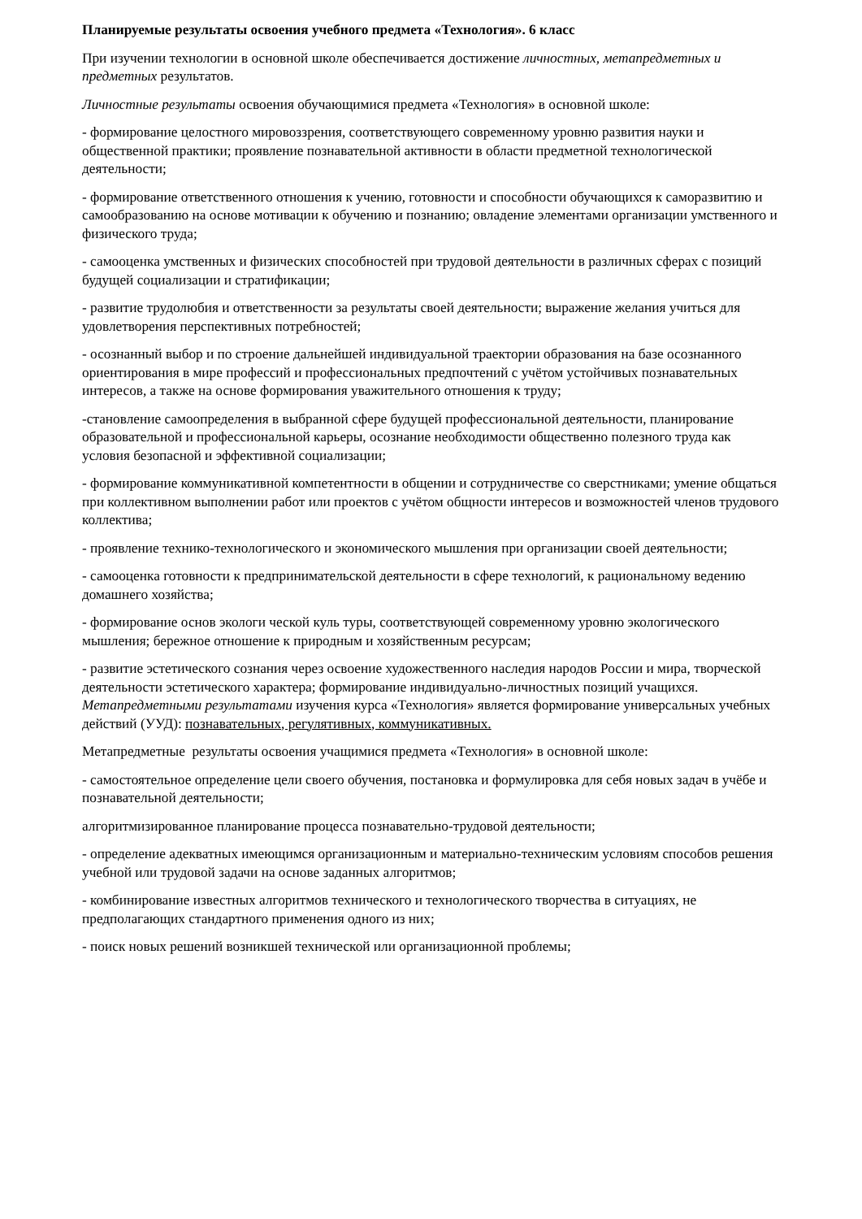Планируемые результаты освоения учебного предмета «Технология». 6 класс
При изучении технологии в основной школе обеспечивается достижение личностных, метапредметных и предметных результатов.
Личностные результаты освоения обучающимися предмета «Технология» в основной школе:
- формирование целостного мировоззрения, соответствующего современному уровню развития науки и общественной практики; проявление познавательной активности в области предметной технологической деятельности;
- формирование ответственного отношения к учению, готовности и способности обучающихся к саморазвитию и самообразованию на основе мотивации к обучению и познанию; овладение элементами организации умственного и физического труда;
- самооценка умственных и физических способностей при трудовой деятельности в различных сферах с позиций будущей социализации и стратификации;
- развитие трудолюбия и ответственности за результаты своей деятельности; выражение желания учиться для удовлетворения перспективных потребностей;
- осознанный выбор и по строение дальнейшей индивидуальной траектории образования на базе осознанного ориентирования в мире профессий и профессиональных предпочтений с учётом устойчивых познавательных интересов, а также на основе формирования уважительного отношения к труду;
-становление самоопределения в выбранной сфере будущей профессиональной деятельности, планирование образовательной и профессиональной карьеры, осознание необходимости общественно полезного труда как условия безопасной и эффективной социализации;
- формирование коммуникативной компетентности в общении и сотрудничестве со сверстниками; умение общаться при коллективном выполнении работ или проектов с учётом общности интересов и возможностей членов трудового коллектива;
- проявление технико-технологического и экономического мышления при организации своей деятельности;
- самооценка готовности к предпринимательской деятельности в сфере технологий, к рациональному ведению домашнего хозяйства;
- формирование основ экологи ческой куль туры, соответствующей современному уровню экологического мышления; бережное отношение к природным и хозяйственным ресурсам;
- развитие эстетического сознания через освоение художественного наследия народов России и мира, творческой деятельности эстетического характера; формирование индивидуально-личностных позиций учащихся. Метапредметными результатами изучения курса «Технология» является формирование универсальных учебных действий (УУД): познавательных, регулятивных, коммуникативных.
Метапредметные результаты освоения учащимися предмета «Технология» в основной школе:
- самостоятельное определение цели своего обучения, постановка и формулировка для себя новых задач в учёбе и познавательной деятельности;
алгоритмизированное планирование процесса познавательно-трудовой деятельности;
- определение адекватных имеющимся организационным и материально-техническим условиям способов решения учебной или трудовой задачи на основе заданных алгоритмов;
- комбинирование известных алгоритмов технического и технологического творчества в ситуациях, не предполагающих стандартного применения одного из них;
- поиск новых решений возникшей технической или организационной проблемы;